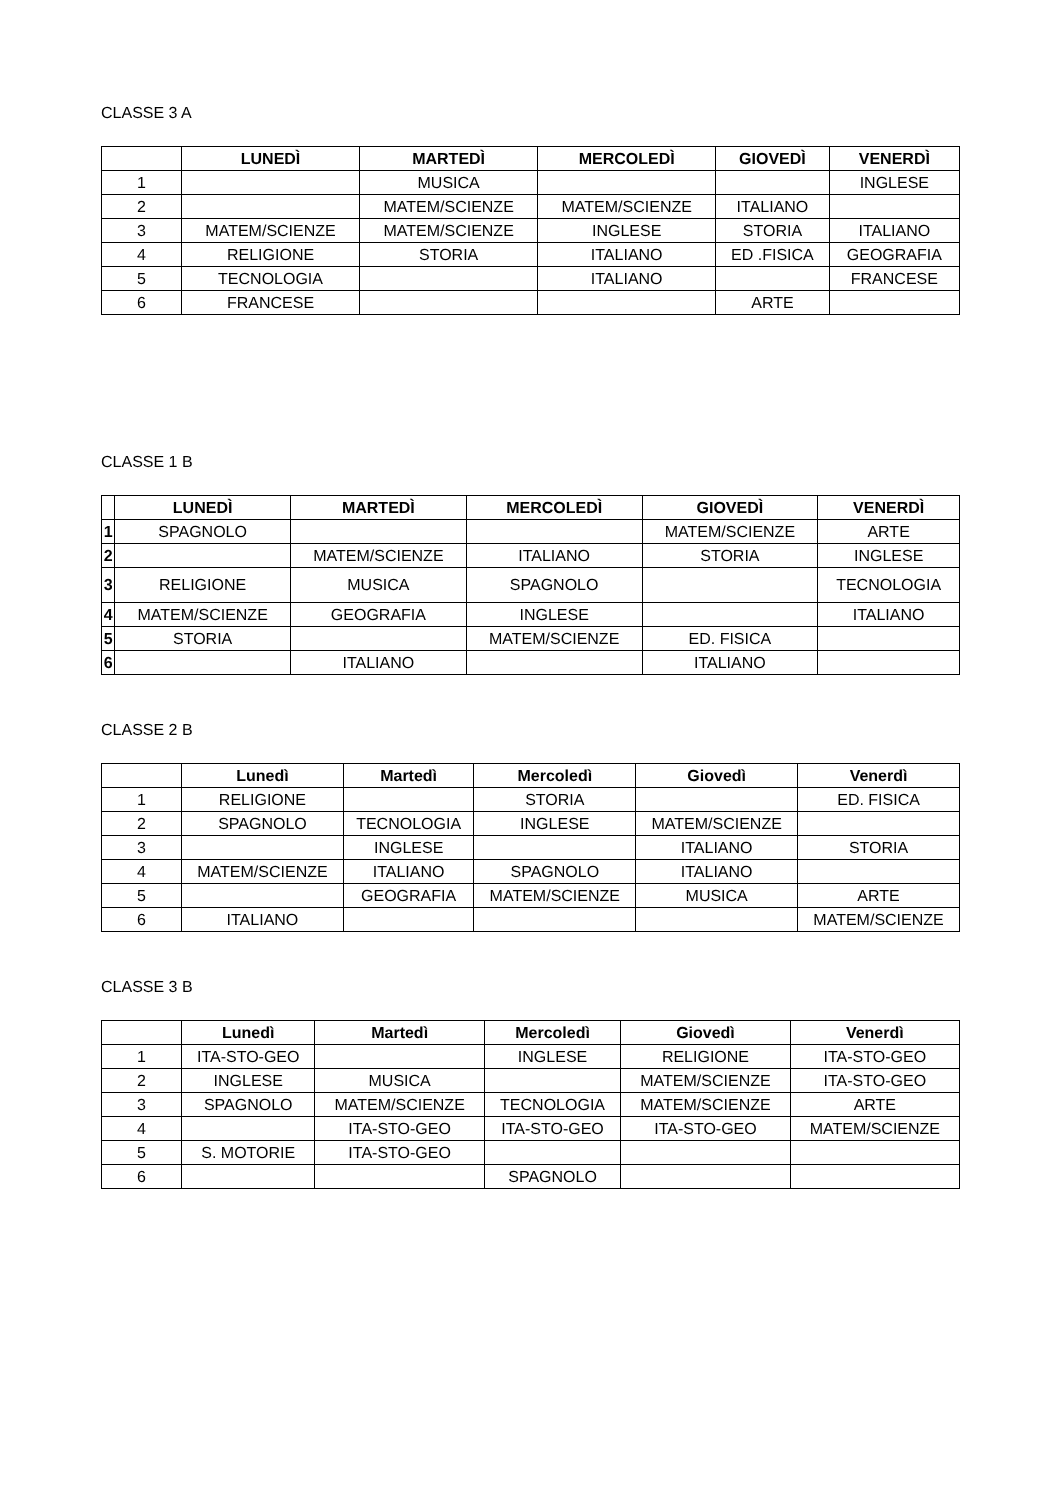CLASSE 3 A
| | LUNEDÌ | MARTEDÌ | MERCOLEDÌ | GIOVEDÌ | VENERDÌ |
| --- | --- | --- | --- | --- | --- |
| 1 | | MUSICA | | | INGLESE |
| 2 | | MATEM/SCIENZE | MATEM/SCIENZE | ITALIANO | |
| 3 | MATEM/SCIENZE | MATEM/SCIENZE | INGLESE | STORIA | ITALIANO |
| 4 | RELIGIONE | STORIA | ITALIANO | ED .FISICA | GEOGRAFIA |
| 5 | TECNOLOGIA | | ITALIANO | | FRANCESE |
| 6 | FRANCESE | | | ARTE | |
CLASSE 1 B
| | LUNEDÌ | MARTEDÌ | MERCOLEDÌ | GIOVEDÌ | VENERDÌ |
| --- | --- | --- | --- | --- | --- |
| 1 | SPAGNOLO | | | MATEM/SCIENZE | ARTE |
| 2 | | MATEM/SCIENZE | ITALIANO | STORIA | INGLESE |
| 3 | RELIGIONE | MUSICA | SPAGNOLO | | TECNOLOGIA |
| 4 | MATEM/SCIENZE | GEOGRAFIA | INGLESE | | ITALIANO |
| 5 | STORIA | | MATEM/SCIENZE | ED. FISICA | |
| 6 | | ITALIANO | | ITALIANO | |
CLASSE 2 B
| | Lunedì | Martedì | Mercoledì | Giovedì | Venerdì |
| --- | --- | --- | --- | --- | --- |
| 1 | RELIGIONE | | STORIA | | ED. FISICA |
| 2 | SPAGNOLO | TECNOLOGIA | INGLESE | MATEM/SCIENZE | |
| 3 | | INGLESE | | ITALIANO | STORIA |
| 4 | MATEM/SCIENZE | ITALIANO | SPAGNOLO | ITALIANO | |
| 5 | | GEOGRAFIA | MATEM/SCIENZE | MUSICA | ARTE |
| 6 | ITALIANO | | | | MATEM/SCIENZE |
CLASSE 3 B
| | Lunedì | Martedì | Mercoledì | Giovedì | Venerdì |
| --- | --- | --- | --- | --- | --- |
| 1 | ITA-STO-GEO | | INGLESE | RELIGIONE | ITA-STO-GEO |
| 2 | INGLESE | MUSICA | | MATEM/SCIENZE | ITA-STO-GEO |
| 3 | SPAGNOLO | MATEM/SCIENZE | TECNOLOGIA | MATEM/SCIENZE | ARTE |
| 4 | | ITA-STO-GEO | ITA-STO-GEO | ITA-STO-GEO | MATEM/SCIENZE |
| 5 | S. MOTORIE | ITA-STO-GEO | | | |
| 6 | | | SPAGNOLO | | |